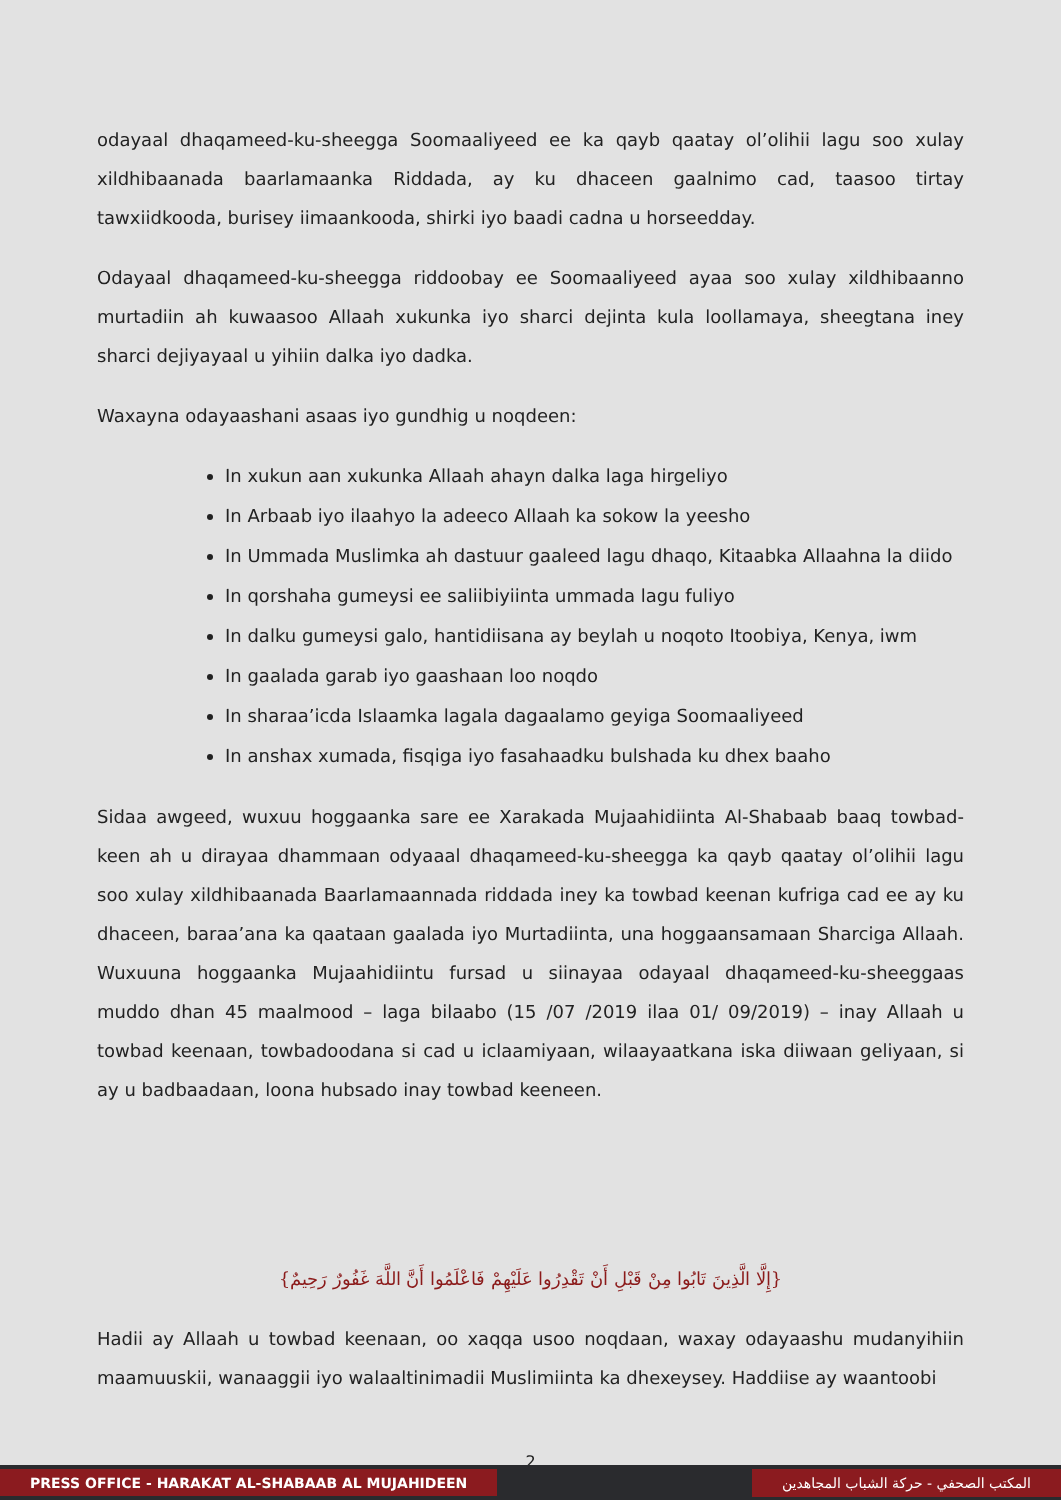odayaal dhaqameed-ku-sheegga Soomaaliyeed ee ka qayb qaatay ol’olihii lagu soo xulay xildhibaanada baarlamaanka Riddada, ay ku dhaceen gaalnimo cad, taasoo tirtay tawxiidkooda, burisey iimaankooda, shirki iyo baadi cadna u horseedday.
Odayaal dhaqameed-ku-sheegga riddoobay ee Soomaaliyeed ayaa soo xulay xildhibaanno murtadiin ah kuwaasoo Allaah xukunka iyo sharci dejinta kula loollamaya, sheegtana iney sharci dejiyayaal u yihiin dalka iyo dadka.
Waxayna odayaashani asaas iyo gundhig u noqdeen:
In xukun aan xukunka Allaah ahayn dalka laga hirgeliyo
In Arbaab iyo ilaahyo la adeeco Allaah ka sokow la yeesho
In Ummada Muslimka ah dastuur gaaleed lagu dhaqo, Kitaabka Allaahna la diido
In qorshaha gumeysi ee saliibiyiinta ummada lagu fuliyo
In dalku gumeysi galo, hantidiisana ay beylah u noqoto Itoobiya, Kenya, iwm
In gaalada garab iyo gaashaan loo noqdo
In sharaa’icda Islaamka lagala dagaalamo geyiga Soomaaliyeed
In anshax xumada, fisqiga iyo fasahaadku bulshada ku dhex baaho
Sidaa awgeed, wuxuu hoggaanka sare ee Xarakada Mujaahidiinta Al-Shabaab baaq towbad-keen ah u dirayaa dhammaan odyaaal dhaqameed-ku-sheegga ka qayb qaatay ol’olihii lagu soo xulay xildhibaanada Baarlamaannada riddada iney ka towbad keenan kufriga cad ee ay ku dhaceen, baraa’ana ka qaataan gaalada iyo Murtadiinta, una hoggaansamaan Sharciga Allaah. Wuxuuna hoggaanka Mujaahidiintu fursad u siinayaa odayaal dhaqameed-ku-sheeggaas muddo dhan 45 maalmood – laga bilaabo (15 /07 /2019 ilaa 01/ 09/2019) – inay Allaah u towbad keenaan, towbadoodana si cad u iclaamiyaan, wilaayaatkana iska diiwaan geliyaan, si ay u badbaadaan, loona hubsado inay towbad keeneen.
{إِلَّا الَّذِينَ تَابُوا مِنْ قَبْلِ أَنْ تَقْدِرُوا عَلَيْهِمْ فَاعْلَمُوا أَنَّ اللَّهَ غَفُورٌ رَحِيمٌ}
Hadii ay Allaah u towbad keenaan, oo xaqqa usoo noqdaan, waxay odayaashu mudanyihiin maamuuskii, wanaaggii iyo walaaltinimadii Muslimiinta ka dhexeysey. Haddiise ay waantoobi
2
PRESS OFFICE - HARAKAT AL-SHABAAB AL MUJAHIDEEN
المكتب الصحفي - حركة الشباب المجاهدين